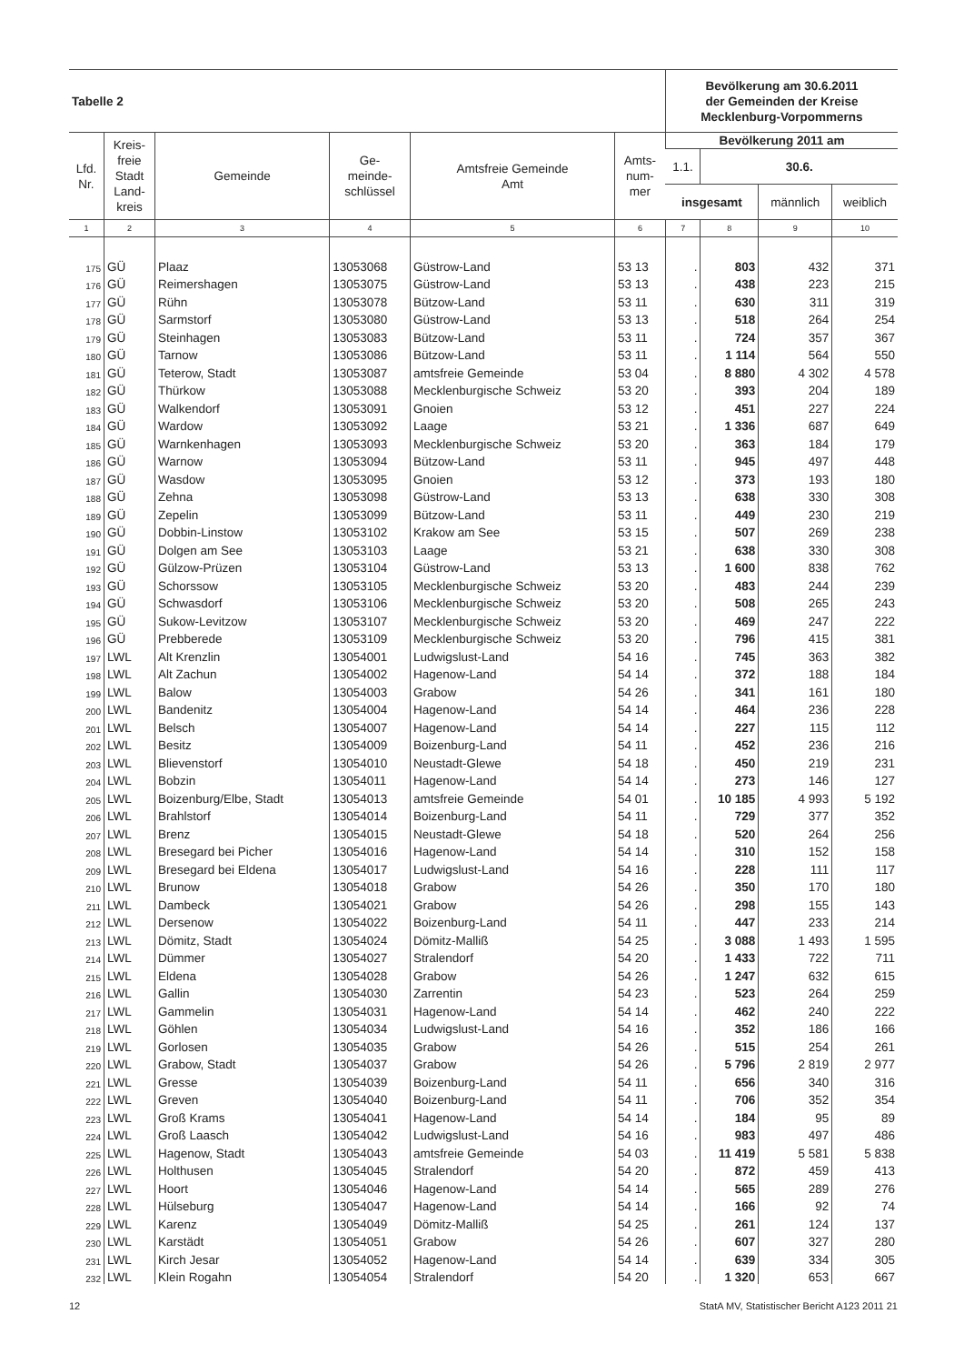| Tabelle 2 | | | | | | Bevölkerung am 30.6.2011 der Gemeinden der Kreise Mecklenburg-Vorpommerns | | | |
| --- | --- | --- | --- | --- | --- | --- | --- | --- | --- |
| Lfd. Nr. | Kreis- freie Stadt Land- kreis | Gemeinde | Ge- meinde- schlüssel | Amtsfreie Gemeinde Amt | Amts- num- mer | Bevölkerung 2011 am | | | |
| | | | | | | 1.1. | 30.6. | | |
| | | | | | | insgesamt | | männlich | weiblich |
| 1 | 2 | 3 | 4 | 5 | 6 | 7 | 8 | 9 | 10 |
| 175 | GÜ | Plaaz | 13053068 | Güstrow-Land | 53 13 | . | 803 | 432 | 371 |
| 176 | GÜ | Reimershagen | 13053075 | Güstrow-Land | 53 13 | . | 438 | 223 | 215 |
| 177 | GÜ | Rühn | 13053078 | Bützow-Land | 53 11 | . | 630 | 311 | 319 |
| 178 | GÜ | Sarmstorf | 13053080 | Güstrow-Land | 53 13 | . | 518 | 264 | 254 |
| 179 | GÜ | Steinhagen | 13053083 | Bützow-Land | 53 11 | . | 724 | 357 | 367 |
| 180 | GÜ | Tarnow | 13053086 | Bützow-Land | 53 11 | . | 1 114 | 564 | 550 |
| 181 | GÜ | Teterow, Stadt | 13053087 | amtsfreie Gemeinde | 53 04 | . | 8 880 | 4 302 | 4 578 |
| 182 | GÜ | Thürkow | 13053088 | Mecklenburgische Schweiz | 53 20 | . | 393 | 204 | 189 |
| 183 | GÜ | Walkendorf | 13053091 | Gnoien | 53 12 | . | 451 | 227 | 224 |
| 184 | GÜ | Wardow | 13053092 | Laage | 53 21 | . | 1 336 | 687 | 649 |
| 185 | GÜ | Warnkenhagen | 13053093 | Mecklenburgische Schweiz | 53 20 | . | 363 | 184 | 179 |
| 186 | GÜ | Warnow | 13053094 | Bützow-Land | 53 11 | . | 945 | 497 | 448 |
| 187 | GÜ | Wasdow | 13053095 | Gnoien | 53 12 | . | 373 | 193 | 180 |
| 188 | GÜ | Zehna | 13053098 | Güstrow-Land | 53 13 | . | 638 | 330 | 308 |
| 189 | GÜ | Zepelin | 13053099 | Bützow-Land | 53 11 | . | 449 | 230 | 219 |
| 190 | GÜ | Dobbin-Linstow | 13053102 | Krakow am See | 53 15 | . | 507 | 269 | 238 |
| 191 | GÜ | Dolgen am See | 13053103 | Laage | 53 21 | . | 638 | 330 | 308 |
| 192 | GÜ | Gülzow-Prüzen | 13053104 | Güstrow-Land | 53 13 | . | 1 600 | 838 | 762 |
| 193 | GÜ | Schorssow | 13053105 | Mecklenburgische Schweiz | 53 20 | . | 483 | 244 | 239 |
| 194 | GÜ | Schwasdorf | 13053106 | Mecklenburgische Schweiz | 53 20 | . | 508 | 265 | 243 |
| 195 | GÜ | Sukow-Levitzow | 13053107 | Mecklenburgische Schweiz | 53 20 | . | 469 | 247 | 222 |
| 196 | GÜ | Prebberede | 13053109 | Mecklenburgische Schweiz | 53 20 | . | 796 | 415 | 381 |
| 197 | LWL | Alt Krenzlin | 13054001 | Ludwigslust-Land | 54 16 | . | 745 | 363 | 382 |
| 198 | LWL | Alt Zachun | 13054002 | Hagenow-Land | 54 14 | . | 372 | 188 | 184 |
| 199 | LWL | Balow | 13054003 | Grabow | 54 26 | . | 341 | 161 | 180 |
| 200 | LWL | Bandenitz | 13054004 | Hagenow-Land | 54 14 | . | 464 | 236 | 228 |
| 201 | LWL | Belsch | 13054007 | Hagenow-Land | 54 14 | . | 227 | 115 | 112 |
| 202 | LWL | Besitz | 13054009 | Boizenburg-Land | 54 11 | . | 452 | 236 | 216 |
| 203 | LWL | Blievenstorf | 13054010 | Neustadt-Glewe | 54 18 | . | 450 | 219 | 231 |
| 204 | LWL | Bobzin | 13054011 | Hagenow-Land | 54 14 | . | 273 | 146 | 127 |
| 205 | LWL | Boizenburg/Elbe, Stadt | 13054013 | amtsfreie Gemeinde | 54 01 | . | 10 185 | 4 993 | 5 192 |
| 206 | LWL | Brahlstorf | 13054014 | Boizenburg-Land | 54 11 | . | 729 | 377 | 352 |
| 207 | LWL | Brenz | 13054015 | Neustadt-Glewe | 54 18 | . | 520 | 264 | 256 |
| 208 | LWL | Bresegard bei Picher | 13054016 | Hagenow-Land | 54 14 | . | 310 | 152 | 158 |
| 209 | LWL | Bresegard bei Eldena | 13054017 | Ludwigslust-Land | 54 16 | . | 228 | 111 | 117 |
| 210 | LWL | Brunow | 13054018 | Grabow | 54 26 | . | 350 | 170 | 180 |
| 211 | LWL | Dambeck | 13054021 | Grabow | 54 26 | . | 298 | 155 | 143 |
| 212 | LWL | Dersenow | 13054022 | Boizenburg-Land | 54 11 | . | 447 | 233 | 214 |
| 213 | LWL | Dömitz, Stadt | 13054024 | Dömitz-Malliß | 54 25 | . | 3 088 | 1 493 | 1 595 |
| 214 | LWL | Dümmer | 13054027 | Stralendorf | 54 20 | . | 1 433 | 722 | 711 |
| 215 | LWL | Eldena | 13054028 | Grabow | 54 26 | . | 1 247 | 632 | 615 |
| 216 | LWL | Gallin | 13054030 | Zarrentin | 54 23 | . | 523 | 264 | 259 |
| 217 | LWL | Gammelin | 13054031 | Hagenow-Land | 54 14 | . | 462 | 240 | 222 |
| 218 | LWL | Göhlen | 13054034 | Ludwigslust-Land | 54 16 | . | 352 | 186 | 166 |
| 219 | LWL | Gorlosen | 13054035 | Grabow | 54 26 | . | 515 | 254 | 261 |
| 220 | LWL | Grabow, Stadt | 13054037 | Grabow | 54 26 | . | 5 796 | 2 819 | 2 977 |
| 221 | LWL | Gresse | 13054039 | Boizenburg-Land | 54 11 | . | 656 | 340 | 316 |
| 222 | LWL | Greven | 13054040 | Boizenburg-Land | 54 11 | . | 706 | 352 | 354 |
| 223 | LWL | Groß Krams | 13054041 | Hagenow-Land | 54 14 | . | 184 | 95 | 89 |
| 224 | LWL | Groß Laasch | 13054042 | Ludwigslust-Land | 54 16 | . | 983 | 497 | 486 |
| 225 | LWL | Hagenow, Stadt | 13054043 | amtsfreie Gemeinde | 54 03 | . | 11 419 | 5 581 | 5 838 |
| 226 | LWL | Holthusen | 13054045 | Stralendorf | 54 20 | . | 872 | 459 | 413 |
| 227 | LWL | Hoort | 13054046 | Hagenow-Land | 54 14 | . | 565 | 289 | 276 |
| 228 | LWL | Hülseburg | 13054047 | Hagenow-Land | 54 14 | . | 166 | 92 | 74 |
| 229 | LWL | Karenz | 13054049 | Dömitz-Malliß | 54 25 | . | 261 | 124 | 137 |
| 230 | LWL | Karstädt | 13054051 | Grabow | 54 26 | . | 607 | 327 | 280 |
| 231 | LWL | Kirch Jesar | 13054052 | Hagenow-Land | 54 14 | . | 639 | 334 | 305 |
| 232 | LWL | Klein Rogahn | 13054054 | Stralendorf | 54 20 | . | 1 320 | 653 | 667 |
12 StatA MV, Statistischer Bericht A123 2011 21